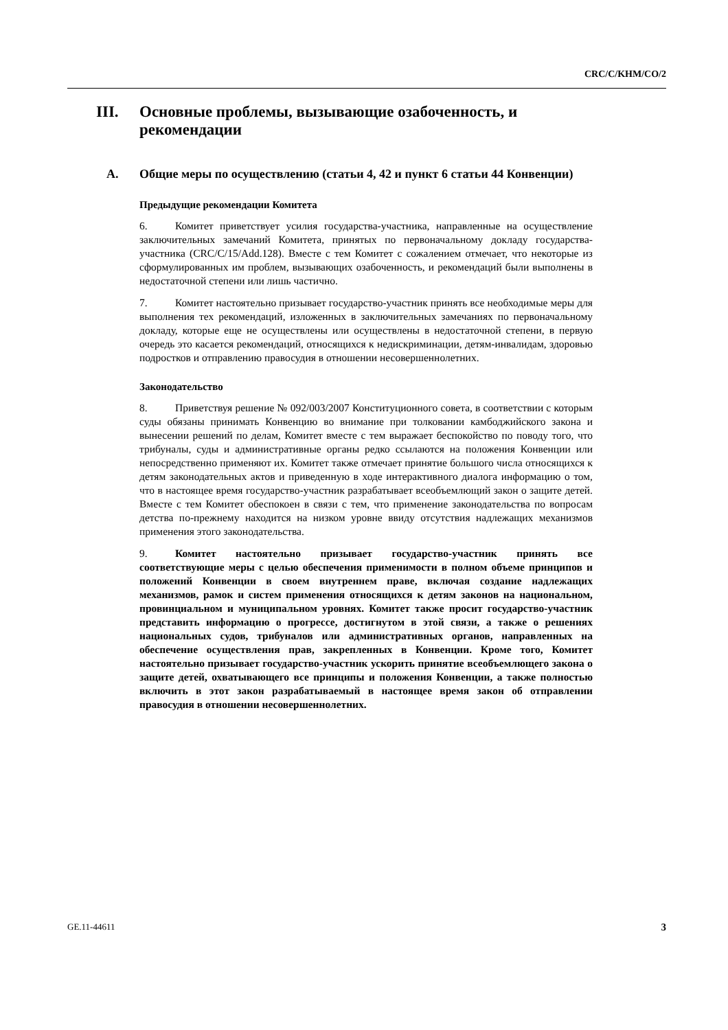CRC/C/KHM/CO/2
III. Основные проблемы, вызывающие озабоченность, и рекомендации
A. Общие меры по осуществлению (статьи 4, 42 и пункт 6 статьи 44 Конвенции)
Предыдущие рекомендации Комитета
6. Комитет приветствует усилия государства-участника, направленные на осуществление заключительных замечаний Комитета, принятых по первоначальному докладу государства-участника (CRC/C/15/Add.128). Вместе с тем Комитет с сожалением отмечает, что некоторые из сформулированных им проблем, вызывающих озабоченность, и рекомендаций были выполнены в недостаточной степени или лишь частично.
7. Комитет настоятельно призывает государство-участник принять все необходимые меры для выполнения тех рекомендаций, изложенных в заключительных замечаниях по первоначальному докладу, которые еще не осуществлены или осуществлены в недостаточной степени, в первую очередь это касается рекомендаций, относящихся к недискриминации, детям-инвалидам, здоровью подростков и отправлению правосудия в отношении несовершеннолетних.
Законодательство
8. Приветствуя решение № 092/003/2007 Конституционного совета, в соответствии с которым суды обязаны принимать Конвенцию во внимание при толковании камбоджийского закона и вынесении решений по делам, Комитет вместе с тем выражает беспокойство по поводу того, что трибуналы, суды и административные органы редко ссылаются на положения Конвенции или непосредственно применяют их. Комитет также отмечает принятие большого числа относящихся к детям законодательных актов и приведенную в ходе интерактивного диалога информацию о том, что в настоящее время государство-участник разрабатывает всеобъемлющий закон о защите детей. Вместе с тем Комитет обеспокоен в связи с тем, что применение законодательства по вопросам детства по-прежнему находится на низком уровне ввиду отсутствия надлежащих механизмов применения этого законодательства.
9. Комитет настоятельно призывает государство-участник принять все соответствующие меры с целью обеспечения применимости в полном объеме принципов и положений Конвенции в своем внутреннем праве, включая создание надлежащих механизмов, рамок и систем применения относящихся к детям законов на национальном, провинциальном и муниципальном уровнях. Комитет также просит государство-участник представить информацию о прогрессе, достигнутом в этой связи, а также о решениях национальных судов, трибуналов или административных органов, направленных на обеспечение осуществления прав, закрепленных в Конвенции. Кроме того, Комитет настоятельно призывает государство-участник ускорить принятие всеобъемлющего закона о защите детей, охватывающего все принципы и положения Конвенции, а также полностью включить в этот закон разрабатываемый в настоящее время закон об отправлении правосудия в отношении несовершеннолетних.
GE.11-44611 3